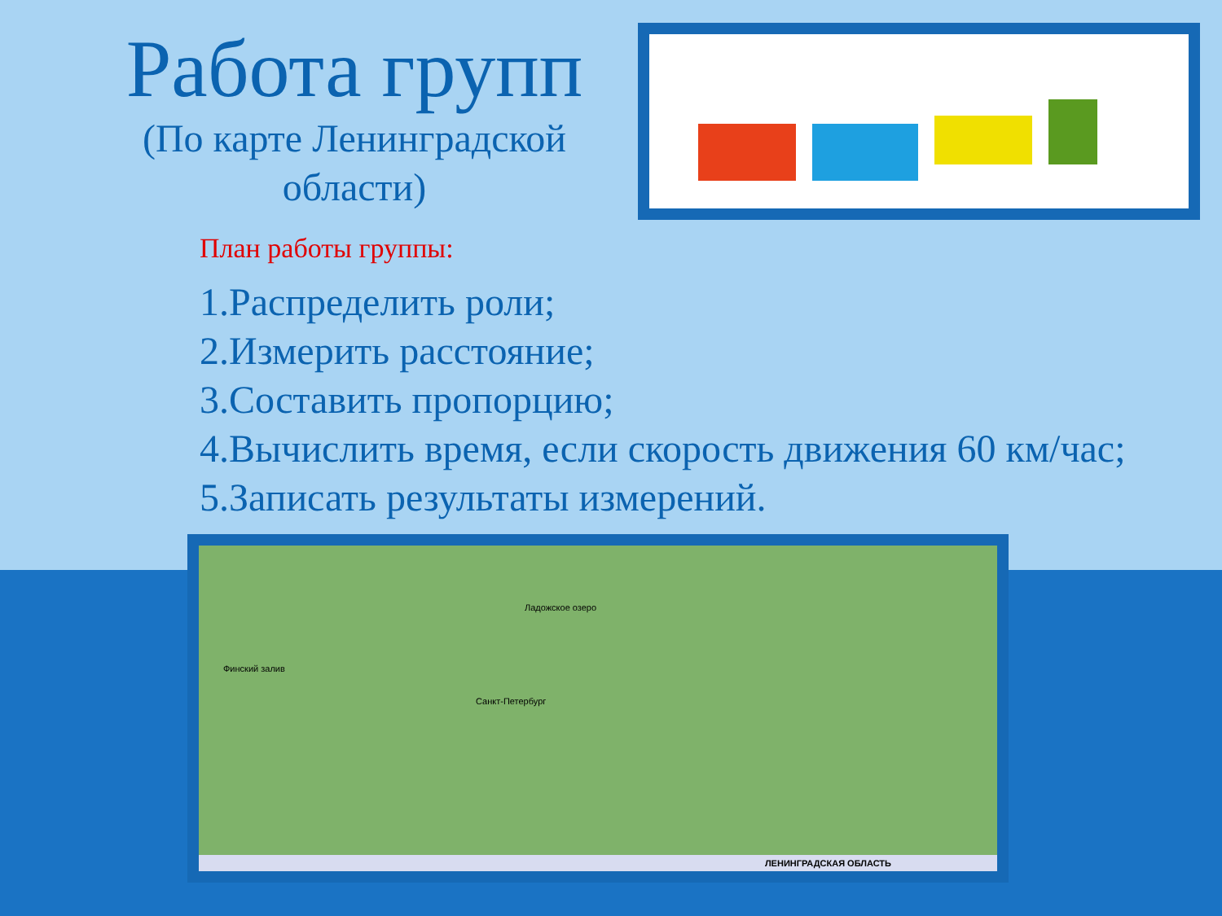Работа групп
(По карте Ленинградской области)
План работы группы:
1.Распределить роли;
2.Измерить расстояние;
3.Составить пропорцию;
4.Вычислить время, если скорость движения 60 км/час;
5.Записать результаты измерений.
Ладожское озеро
Финский залив
Санкт-Петербург
ЛЕНИНГРАДСКАЯ ОБЛАСТЬ